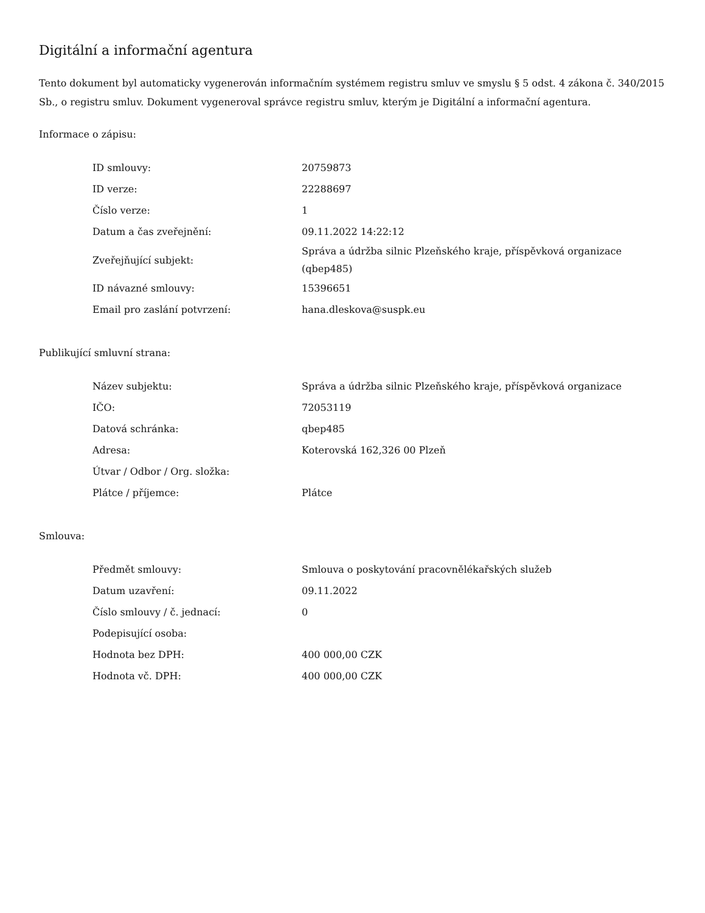Digitální a informační agentura
Tento dokument byl automaticky vygenerován informačním systémem registru smluv ve smyslu § 5 odst. 4 zákona č. 340/2015 Sb., o registru smluv. Dokument vygeneroval správce registru smluv, kterým je Digitální a informační agentura.
Informace o zápisu:
| ID smlouvy: | 20759873 |
| ID verze: | 22288697 |
| Číslo verze: | 1 |
| Datum a čas zveřejnění: | 09.11.2022 14:22:12 |
| Zveřejňující subjekt: | Správa a údržba silnic Plzeňského kraje, příspěvková organizace (qbep485) |
| ID návazné smlouvy: | 15396651 |
| Email pro zaslání potvrzení: | hana.dleskova@suspk.eu |
Publikující smluvní strana:
| Název subjektu: | Správa a údržba silnic Plzeňského kraje, příspěvková organizace |
| IČO: | 72053119 |
| Datová schránka: | qbep485 |
| Adresa: | Koterovská 162,326 00 Plzeň |
| Útvar / Odbor / Org. složka: | |
| Plátce / příjemce: | Plátce |
Smlouva:
| Předmět smlouvy: | Smlouva o poskytování pracovnělékařských služeb |
| Datum uzavření: | 09.11.2022 |
| Číslo smlouvy / č. jednací: | 0 |
| Podepisující osoba: | |
| Hodnota bez DPH: | 400 000,00 CZK |
| Hodnota vč. DPH: | 400 000,00 CZK |